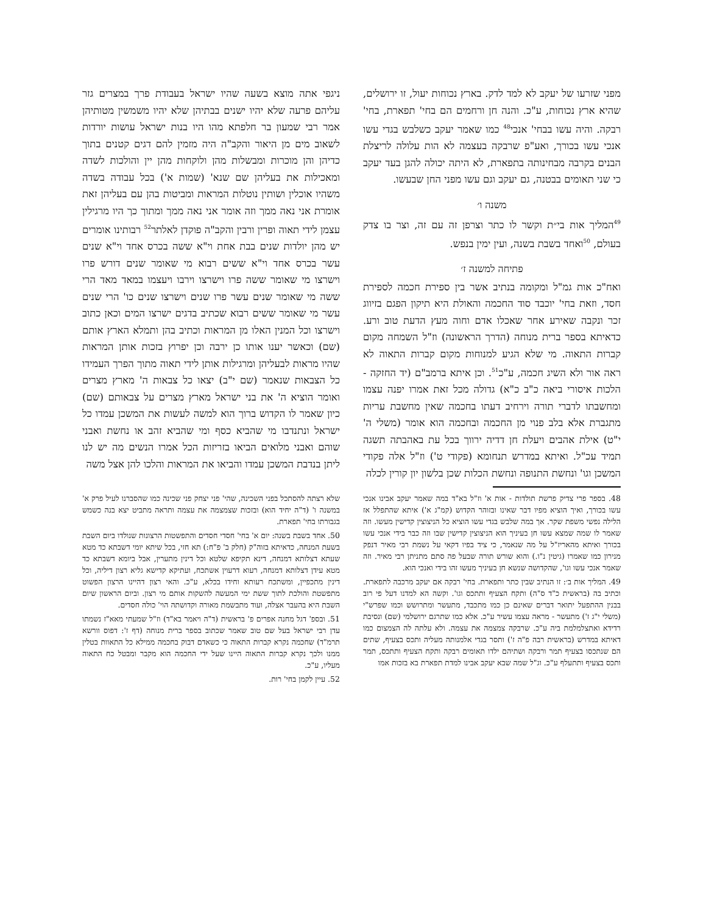מפני שזרעו של יעקב לא למד לדק. בארץ נכוחות יעול, זו ירושלים, שהיא ארץ נכוחות, ע"כ. והנה חן ורחמים הם בחי' תפארת, בחי' רבקה. והיה עשו בבחי' אנכי<sup>48</sup> כמו שאמר יעקב כשלבש בגדי עשו אנכי עשו בכורך, ואע"פ שרבקה בעצמה לא הות עלולה לריצלת הבנים בקרבה מבחינותה בתפארת, לא היתה יכולה להגן בעד יעקב כי שני תאומים בבטנה, גם יעקב וגם עשו מפני החן שבעשו.
משנה ו׳
<sup>49</sup> המליך אות בי״ת וקשר לו כתר וצרפן זה עם זה, וצר בו צדק בעולם, <sup>50</sup>ואחד בשבת בשנה, ועין ימין בנפש.
פתיחה למשנה ז׳
ואח"כ אות גמ"ל ומקומה בנתיב אשר בין ספירת חכמה לספירת חסד, וזאת בחי' יוכבד סוד החכמה והאולת היא תיקון הפגם בזיווג זכר ונקבה שאירע אחר שאכלו אדם וחוה מעץ הדעת טוב ורע. כדאיתא בספר ברית מנוחה (הדרך הראשונה) וז"ל השמחה מקום קברות התאוה. מי שלא הגיע למנוחות מקום קברות התאוה לא ראה אור ולא השיג חכמה, ע"כ<sup>51</sup>. וכן איתא ברמב"ם (יד החזקה - הלכות איסורי ביאה כ"ב כ"א) גדולה מכל זאת אמרו יפנה עצמו ומחשבתו לדברי תורה וירחיב דעתו בחכמה שאין מחשבת עריות מתגברת אלא בלב פנוי מן החכמה ובחכמה הוא אומר (משלי ה' י"ט) אילת אהבים ויעלת חן דדיה ירווך בכל עת באהבתה תשגה תמיד עכ"ל. ואיתא במדרש תנחומא (פקודי ט') וז"ל אלה פקודי המשכן וגו' ונחשת התנופה ונחשת הכלות שכן בלשון יון קורין לכלה
ניגפי אתה מוצא בשעה שהיו ישראל בעבודת פרך במצרים גזר עליהם פרעה שלא יהיו ישנים בבתיהן שלא יהיו משמשין מטותיהן אמר רבי שמעון בר חלפתא מהו היו בנות ישראל עושות יורדות לשאוב מים מן היאור והקב"ה היה מזמין להם דגים קטנים בתוך כדיהן והן מוכרות ומבשלות מהן ולוקחות מהן יין והולכות לשדה ומאכילות את בעליהן שם שנא' (שמות א') בכל עבודה בשדה משהיו אוכלין ושותין נוטלות המראות ומביטות בהן עם בעליהן זאת אומרת אני נאה ממך וזה אומר אני נאה ממך ומתוך כך היו מרגילין עצמן לידי תאוה ופרין ורבין והקב"ה פוקדן לאלתר<sup>52</sup> רבותינו אומרים יש מהן יולדות שנים בבת אחת וי"א ששה בכרס אחד וי"א שנים עשר בכרס אחד וי"א ששים רבוא מי שאומר שנים דורש פרו וישרצו מי שאומר ששה פרו וישרצו וירבו ויעצמו במאד מאד הרי ששה מי שאומר שנים עשר פרו שנים וישרצו שנים כו' הרי שנים עשר מי שאומר ששים רבוא שכתיב בדגים ישרצו המים וכאן כתוב וישרצו וכל המנין האלו מן המראות וכתיב בהן ותמלא הארץ אותם (שם) וכאשר יענו אותו כן ירבה וכן יפרוץ בזכות אותן המראות שהיו מראות לבעליהן ומרגילות אותן לידי תאוה מתוך הפרך העמידו כל הצבאות שנאמר (שם י"ב) יצאו כל צבאות ה' מארץ מצרים ואומר הוציא ה' את בני ישראל מארץ מצרים על צבאותם (שם) כיון שאמר לו הקדוש ברוך הוא למשה לעשות את המשכן עמדו כל ישראל ונתנדבו מי שהביא כסף ומי שהביא זהב או נחשת ואבני שוהם ואבני מלואים הביאו בזריזות הכל אמרו הנשים מה יש לנו ליתן בנדבת המשכן עמדו והביאו את המראות והלכו להן אצל משה
48. בספר פרי צדיק פרשת תולדות - אות א' וז"ל בא"ד במה שאמר יעקב אבינו אנכי עשו בכורך, ואיך הוציא מפיו דבר שאינו ובזוהר הקדוש (קמ"ג א') איתא שהתפלל אז הלילה נפשי משפת שקר. אך במה שלבש בגדי עשו הוציא כל הניצוצין קדישין מעשו. וזה שאמר לו שמה שמצא עשו חן בעיניך הוא הניצוצין קדישין שבו וזה כבר בידי אנכי עשו בכורך ואיתא מהאריז"ל על מה שנאמר, כי ציד בפיו דקאי על נשמת רבי מאיר דנפק מנירון כמו שאמרו (גיטין נ"ו.) והוא שורש תורה שבעל פה סתם מתניתן רבי מאיר. וזה שאמר אנכי עשו וגו', שהקדושה שנשא חן בעיניך מעשו זהו בידי ואנכי הוא.
49. המליך אות ב׳: זו הנתיב שבין כתר ותפארת. בחי' רבקה אם יעקב מרכבה לתפארת. וכתיב בה (בראשית כ"ד ס"ה) ותקח הצעיף ותתכס וגו'. וקשה הא למדנו דעל פי רוב בבנין ההתפעל יתואר דברים שאינם כן כמו מתכבד, מתעשר ומתרושש וכמו שפרש"י (משלי י"ג ז') מתעשר - מראה עצמו עשיר ע"כ. אלא כמו שתרגם ירושלמי (שם) ונסיבת רדידא ואתצלמלמת ביה ע"כ. שרבקה צמצמה את עצמה. ולא עלתה לה הצמצום כמו דאיתא במדרש (בראשית רבה פ"ה ז') ותסר בגדי אלמנותה מעליה ותכס בצעיף, שתים הם שנתכסו בצעיף תמר ורבקה ושתיהם ילדו תאומים רבקה ותקח הצעיף ותתכס, תמר ותכס בצעיף ותתעלף ע"כ. וג"ל שמה שבא יעקב אבינו למדת תפארת בא בזכות אמו
שלא רצתה להסתכל בפני השכינה, שהי' פני יצחק פני שכינה כמו שהסברנו לעיל פרק א' במשנה ו' (ד"ה יחיד הוא) ובזכות שצמצמה את עצמה ותראה מתביט יצא בנה כשמש בגבורתו בחי' תפארת.
50. אחד בשבת בשנה: יום א' בחי' חסדי חסדים והתפשטות הרצונות שנולדו ביום השבת בשעת המנחה, כדאיתא בזוה"ק (חלק ב' פ"ח:) תא חזי, בכל שיתא יומי דשבתא כד מטא שעתא דצלותא דמנחה, דינא תקיפא שלטא וכל דינין מתערין, אבל ביומא דשבתא כד מטא עידן דצלותא דמנחה, רעוא דרעוין אשתכח, ועתיקא קדישא גליא רצון דיליה, וכל דינין מתכפיין, ומשתכח רעותא וחידו בכלא, ע"כ. והאי רצון דהיינו הרצון הפשוט מתפשטת והולכת לתוך ששת ימי המעשה להשקות אותם מי רצון. וביום הראשון שיום השבת היא בהעבר אצלה, ועוד מתבשמת מאורה וקדושתה הוי' כולה חסדים.
51. ובספ' דגל מחנה אפרים פ' בראשית (ד"ה ויאמר בא"ד) וז"ל שמעתי מאא"ז נשמתו עדן רבי ישראל בעל שם טוב שאמר שכתוב בספר ברית מנוחה (דף ז': דפוס וורשא תרמ"ד) שחכמה נקרא קברות התאוה כי כשאדם דבוק בחכמה ממילא כל התאוות בטלין ממנו ולכך נקרא קברות התאוה היינו שעל ידי החכמה הוא מקבר ומבטל כח התאוה מעליו, ע"כ.
52. עיין לקמן בחי' רות.